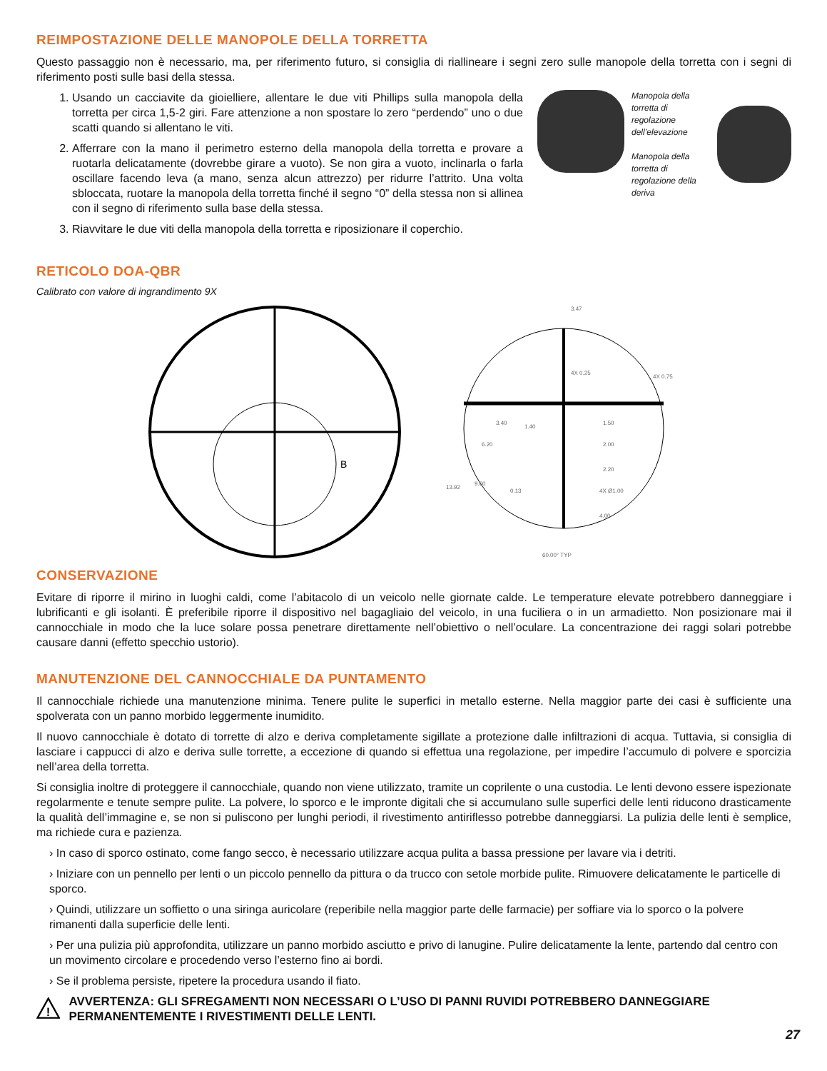REIMPOSTAZIONE DELLE MANOPOLE DELLA TORRETTA
Questo passaggio non è necessario, ma, per riferimento futuro, si consiglia di riallineare i segni zero sulle manopole della torretta con i segni di riferimento posti sulle basi della stessa.
1. Usando un cacciavite da gioielliere, allentare le due viti Phillips sulla manopola della torretta per circa 1,5-2 giri. Fare attenzione a non spostare lo zero “perdendo” uno o due scatti quando si allentano le viti.
2. Afferrare con la mano il perimetro esterno della manopola della torretta e provare a ruotarla delicatamente (dovrebbe girare a vuoto). Se non gira a vuoto, inclinarla o farla oscillare facendo leva (a mano, senza alcun attrezzo) per ridurre l’attrito. Una volta sbloccata, ruotare la manopola della torretta finché il segno “0” della stessa non si allinea con il segno di riferimento sulla base della stessa.
3. Riavvitare le due viti della manopola della torretta e riposizionare il coperchio.
Manopola della torretta di regolazione dell’elevazione
Manopola della torretta di regolazione della deriva
RETICOLO DOA-QBR
Calibrato con valore di ingrandimento 9X
B
3.47
4X 0.25
4X 0.75
3.40
1.40
1.50
6.20
2.00
2.20
13.92
9.60
0.13
4X Ø1.00
4.00
60.00° TYP
CONSERVAZIONE
Evitare di riporre il mirino in luoghi caldi, come l’abitacolo di un veicolo nelle giornate calde. Le temperature elevate potrebbero danneggiare i lubrificanti e gli isolanti. È preferibile riporre il dispositivo nel bagagliaio del veicolo, in una fuciliera o in un armadietto. Non posizionare mai il cannocchiale in modo che la luce solare possa penetrare direttamente nell’obiettivo o nell’oculare. La concentrazione dei raggi solari potrebbe causare danni (effetto specchio ustorio).
MANUTENZIONE DEL CANNOCCHIALE DA PUNTAMENTO
Il cannocchiale richiede una manutenzione minima. Tenere pulite le superfici in metallo esterne. Nella maggior parte dei casi è sufficiente una spolverata con un panno morbido leggermente inumidito.
Il nuovo cannocchiale è dotato di torrette di alzo e deriva completamente sigillate a protezione dalle infiltrazioni di acqua. Tuttavia, si consiglia di lasciare i cappucci di alzo e deriva sulle torrette, a eccezione di quando si effettua una regolazione, per impedire l’accumulo di polvere e sporcizia nell’area della torretta.
Si consiglia inoltre di proteggere il cannocchiale, quando non viene utilizzato, tramite un coprilente o una custodia. Le lenti devono essere ispezionate regolarmente e tenute sempre pulite. La polvere, lo sporco e le impronte digitali che si accumulano sulle superfici delle lenti riducono drasticamente la qualità dell’immagine e, se non si puliscono per lunghi periodi, il rivestimento antiriflesso potrebbe danneggiarsi. La pulizia delle lenti è semplice, ma richiede cura e pazienza.
› In caso di sporco ostinato, come fango secco, è necessario utilizzare acqua pulita a bassa pressione per lavare via i detriti.
› Iniziare con un pennello per lenti o un piccolo pennello da pittura o da trucco con setole morbide pulite. Rimuovere delicatamente le particelle di sporco.
› Quindi, utilizzare un soffietto o una siringa auricolare (reperibile nella maggior parte delle farmacie) per soffiare via lo sporco o la polvere rimanenti dalla superficie delle lenti.
› Per una pulizia più approfondita, utilizzare un panno morbido asciutto e privo di lanugine. Pulire delicatamente la lente, partendo dal centro con un movimento circolare e procedendo verso l’esterno fino ai bordi.
› Se il problema persiste, ripetere la procedura usando il fiato.
!
AVVERTENZA: GLI SFREGAMENTI NON NECESSARI O L’USO DI PANNI RUVIDI POTREBBERO DANNEGGIARE PERMANENTEMENTE I RIVESTIMENTI DELLE LENTI.
27